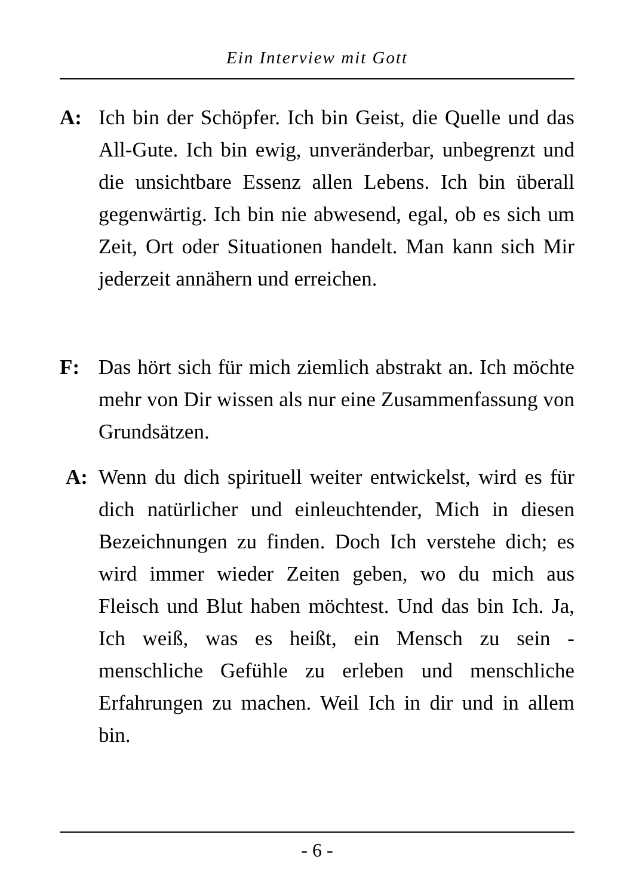Ein Interview mit Gott
A: Ich bin der Schöpfer. Ich bin Geist, die Quelle und das All-Gute. Ich bin ewig, unveränderbar, unbe­grenzt und die unsichtbare Essenz allen Lebens. Ich bin überall gegenwärtig. Ich bin nie abwesend, egal, ob es sich um Zeit, Ort oder Situationen handelt. Man kann sich Mir jederzeit annähern und erreichen.
F: Das hört sich für mich ziemlich abstrakt an. Ich möchte mehr von Dir wissen als nur eine Zusam­menfassung von Grundsätzen.
A: Wenn du dich spirituell weiter entwickelst, wird es für dich natürlicher und einleuchtender, Mich in diesen Bezeichnungen zu finden. Doch Ich verstehe dich; es wird immer wieder Zeiten geben, wo du mich aus Fleisch und Blut haben möchtest. Und das bin Ich. Ja, Ich weiß, was es heißt, ein Mensch zu sein - menschliche Gefühle zu erleben und mensch­liche Erfahrungen zu machen. Weil Ich in dir und in allem bin.
- 6 -